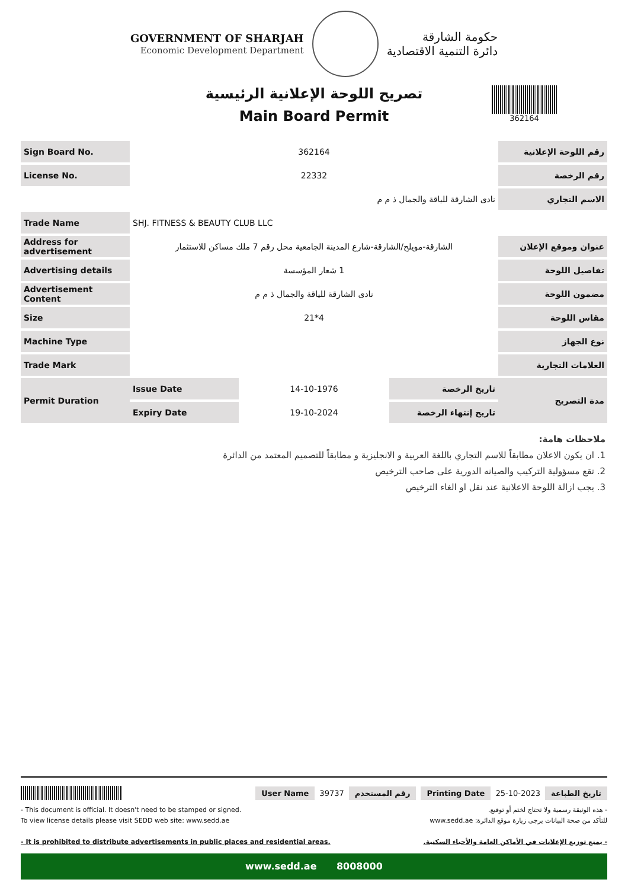GOVERNMENT OF SHARJAH
Economic Development Department
حكومة الشارقة
دائرة التنمية الاقتصادية
تصريح اللوحة الإعلانية الرئيسية
Main Board Permit
362164
| Sign Board No. | 362164 | | | رقم اللوحة الإعلانية |
| License No. | 22332 | | | رقم الرخصة |
| | نادى الشارقة للياقة والجمال ذ م م | | | الاسم التجاري |
| Trade Name | SHJ. FITNESS & BEAUTY CLUB LLC | | | |
| Address for advertisement | الشارقة-مويلح/الشارقة-شارع المدينة الجامعية محل رقم 7 ملك مساكن للاستثمار | | | عنوان وموقع الإعلان |
| Advertising details | 1 شعار المؤسسة | | | تفاصيل اللوحة |
| Advertisement Content | نادى الشارقة للياقة والجمال ذ م م | | | مضمون اللوحة |
| Size | 21*4 | | | مقاس اللوحة |
| Machine Type | | | | نوع الجهاز |
| Trade Mark | | | | العلامات التجارية |
| Permit Duration | Issue Date | 14-10-1976 | تاريخ الرخصة | مدة التصريح |
| | Expiry Date | 19-10-2024 | تاريخ إنتهاء الرخصة | |
ملاحظات هامة:
1. ان يكون الاعلان مطابقاً للاسم التجاري باللغة العربية و الانجليزية و مطابقاً للتصميم المعتمد من الدائرة
2. تقع مسؤولية التركيب والصيانه الدورية على صاحب الترخيص
3. يجب ازالة اللوحة الاعلانية عند نقل او الغاء الترخيص
User Name 39737 رقم المستخدم Printing Date 25-10-2023 تاريخ الطباعة
- This document is official. It doesn't need to be stamped or signed.
To view license details please visit SEDD web site: www.sedd.ae
- It is prohibited to distribute advertisements in public places and residential areas.
- هذه الوثيقة رسمية ولا تحتاج لختم أو توقيع.
للتأكد من صحة البيانات يرجى زيارة موقع الدائرة: www.sedd.ae
- يمنع توزيع الإعلانات في الأماكن العامة والأحياء السكنية.
www.sedd.ae 8008000